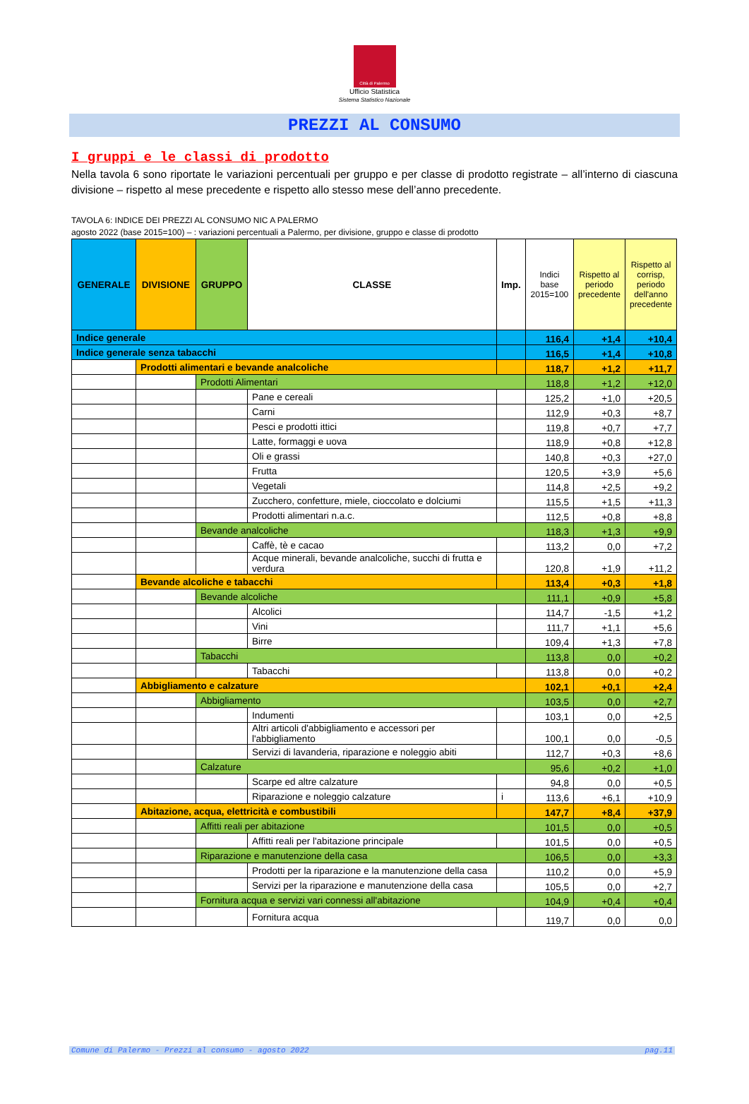Città di Palermo
Ufficio Statistica
Sistema Statistico Nazionale
PREZZI AL CONSUMO
I gruppi e le classi di prodotto
Nella tavola 6 sono riportate le variazioni percentuali per gruppo e per classe di prodotto registrate – all’interno di ciascuna divisione – rispetto al mese precedente e rispetto allo stesso mese dell’anno precedente.
TAVOLA 6: INDICE DEI PREZZI AL CONSUMO NIC A PALERMO
agosto 2022 (base 2015=100) – : variazioni percentuali a Palermo, per divisione, gruppo e classe di prodotto
| GENERALE | DIVISIONE | GRUPPO | CLASSE | Imp. | Indici base 2015=100 | Rispetto al periodo precedente | Rispetto al corrisp, periodo dell'anno precedente |
| --- | --- | --- | --- | --- | --- | --- | --- |
| Indice generale | | | | | 116,4 | +1,4 | +10,4 |
| Indice generale senza tabacchi | | | | | 116,5 | +1,4 | +10,8 |
| | Prodotti alimentari e bevande analcoliche | | | | 118,7 | +1,2 | +11,7 |
| | | Prodotti Alimentari | | | 118,8 | +1,2 | +12,0 |
| | | | Pane e cereali | | 125,2 | +1,0 | +20,5 |
| | | | Carni | | 112,9 | +0,3 | +8,7 |
| | | | Pesci e prodotti ittici | | 119,8 | +0,7 | +7,7 |
| | | | Latte, formaggi e uova | | 118,9 | +0,8 | +12,8 |
| | | | Oli e grassi | | 140,8 | +0,3 | +27,0 |
| | | | Frutta | | 120,5 | +3,9 | +5,6 |
| | | | Vegetali | | 114,8 | +2,5 | +9,2 |
| | | | Zucchero, confetture, miele, cioccolato e dolciumi | | 115,5 | +1,5 | +11,3 |
| | | | Prodotti alimentari n.a.c. | | 112,5 | +0,8 | +8,8 |
| | | Bevande analcoliche | | | 118,3 | +1,3 | +9,9 |
| | | | Caffè, tè e cacao | | 113,2 | 0,0 | +7,2 |
| | | | Acque minerali, bevande analcoliche, succhi di frutta e verdura | | 120,8 | +1,9 | +11,2 |
| | Bevande alcoliche e tabacchi | | | | 113,4 | +0,3 | +1,8 |
| | | Bevande alcoliche | | | 111,1 | +0,9 | +5,8 |
| | | | Alcolici | | 114,7 | -1,5 | +1,2 |
| | | | Vini | | 111,7 | +1,1 | +5,6 |
| | | | Birre | | 109,4 | +1,3 | +7,8 |
| | | Tabacchi | | | 113,8 | 0,0 | +0,2 |
| | | | Tabacchi | | 113,8 | 0,0 | +0,2 |
| | Abbigliamento e calzature | | | | 102,1 | +0,1 | +2,4 |
| | | Abbigliamento | | | 103,5 | 0,0 | +2,7 |
| | | | Indumenti | | 103,1 | 0,0 | +2,5 |
| | | | Altri articoli d'abbigliamento e accessori per l'abbigliamento | | 100,1 | 0,0 | -0,5 |
| | | | Servizi di lavanderia, riparazione e noleggio abiti | | 112,7 | +0,3 | +8,6 |
| | | Calzature | | | 95,6 | +0,2 | +1,0 |
| | | | Scarpe ed altre calzature | | 94,8 | 0,0 | +0,5 |
| | | | Riparazione e noleggio calzature | i | 113,6 | +6,1 | +10,9 |
| | Abitazione, acqua, elettricità e combustibili | | | | 147,7 | +8,4 | +37,9 |
| | | Affitti reali per abitazione | | | 101,5 | 0,0 | +0,5 |
| | | | Affitti reali per l'abitazione principale | | 101,5 | 0,0 | +0,5 |
| | | Riparazione e manutenzione della casa | | | 106,5 | 0,0 | +3,3 |
| | | | Prodotti per la riparazione e la manutenzione della casa | | 110,2 | 0,0 | +5,9 |
| | | | Servizi per la riparazione e manutenzione della casa | | 105,5 | 0,0 | +2,7 |
| | | Fornitura acqua e servizi vari connessi all'abitazione | | | 104,9 | +0,4 | +0,4 |
| | | | Fornitura acqua | | 119,7 | 0,0 | 0,0 |
Comune di Palermo - Prezzi al consumo - agosto 2022 pag.11